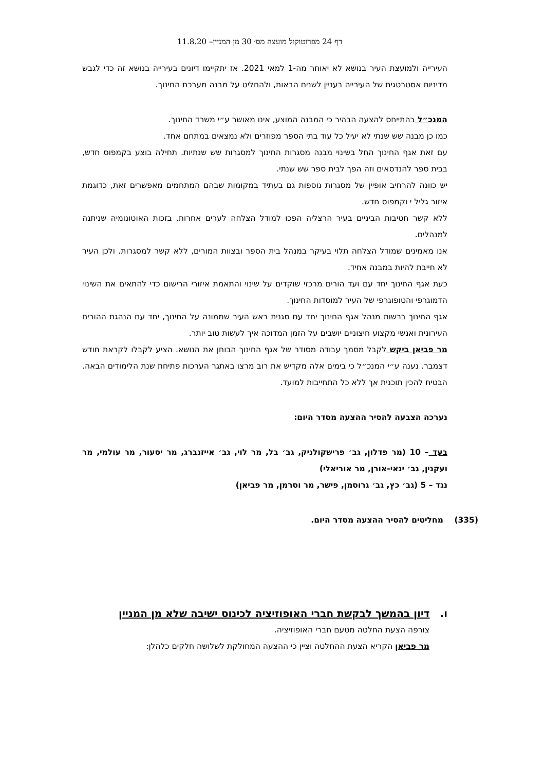דף 24 מפרוטוקול מועצה מס׳ 30 מן המניין– 11.8.20
העירייה ולמועצת העיר בנושא לא יאוחר מה-1 למאי 2021. אז יתקיימו דיונים בעירייה בנושא זה כדי לגבש מדיניות אסטרטגית של העירייה בעניין לשנים הבאות, ולהחליט על מבנה מערכת החינוך.
המנכ״ל בהתייחס להצעה הבהיר כי המבנה המוצע, אינו מאושר ע״י משרד החינוך.
כמו כן מבנה שש שנתי לא יעיל כל עוד בתי הספר מפוזרים ולא נמצאים במתחם אחד.
עם זאת אגף החינוך החל בשינוי מבנה מסגרות החינוך למסגרות שש שנתיות. תחילה בוצע בקמפוס חדש, בבית ספר להנדסאים וזה הפך לבית ספר שש שנתי.
יש כוונה להרחיב אופיין של מסגרות נוספות גם בעתיד במקומות שבהם המתחמים מאפשרים זאת, כדוגמת איזור גליל י וקמפוס חדש.
ללא קשר חטיבות הביניים בעיר הרצליה הפכו למודל הצלחה לערים אחרות, בזכות האוטונומיה שניתנה למנהלים.
אנו מאמינים שמודל הצלחה תלוי בעיקר במנהל בית הספר ובצוות המורים, ללא קשר למסגרות. ולכן העיר לא חייבת להיות במבנה אחיד.
כעת אגף החינוך יחד עם ועד הורים מרכזי שוקדים על שינוי והתאמת איזורי הרישום כדי להתאים את השינוי הדמוגרפי והטופוגרפי של העיר למוסדות החינוך.
אגף החינוך ברשות מנהל אגף החינוך יחד עם סגנית ראש העיר שממונה על החינוך, יחד עם הנהגת ההורים העירונית ואנשי מקצוע חיצוניים יושבים על הזמן המדוכה איך לעשות טוב יותר.
מר פביאן ביקש לקבל מסמך עבודה מסודר של אגף החינוך הבוחן את הנושא. הציע לקבלו לקראת חודש דצמבר. נענה ע״י המנכ״ל כי בימים אלה מקדיש את רוב מרצו באתגר הערכות פתיחת שנת הלימודים הבאה. הבטיח להכין תוכנית אך ללא כל התחייבות למועד.
נערכה הצבעה להסיר ההצעה מסדר היום:
בעד – 10 (מר פדלון, גב׳ פרישקולניק, גב׳ בל, מר לוי, גב׳ אייזנברג, מר יסעור, מר עולמי, מר ועקנין, גב׳ ינאי-אורן, מר אוריאלי)
נגד – 5 (גב׳ כץ, גב׳ גרוסמן, פישר, מר וסרמן, מר פביאן)
(335) מחליטים להסיר ההצעה מסדר היום.
ו. דיון בהמשך לבקשת חברי האופוזיציה לכינוס ישיבה שלא מן המניין
צורפה הצעת החלטה מטעם חברי האופוזיציה.
מר פביאן הקריא הצעת ההחלטה וציין כי ההצעה המחולקת לשלושה חלקים כלהלן: